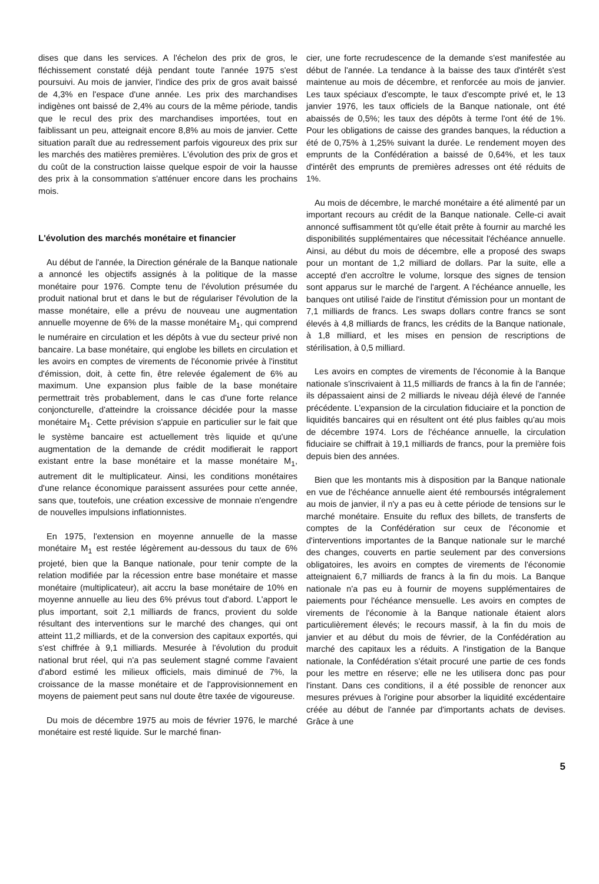dises que dans les services. A l'échelon des prix de gros, le fléchissement constaté déjà pendant toute l'année 1975 s'est poursuivi. Au mois de janvier, l'indice des prix de gros avait baissé de 4,3% en l'espace d'une année. Les prix des marchandises indigènes ont baissé de 2,4% au cours de la même période, tandis que le recul des prix des marchandises importées, tout en faiblissant un peu, atteignait encore 8,8% au mois de janvier. Cette situation paraît due au redressement parfois vigoureux des prix sur les marchés des matières premières. L'évolution des prix de gros et du coût de la construction laisse quelque espoir de voir la hausse des prix à la consommation s'atténuer encore dans les prochains mois.
L'évolution des marchés monétaire et financier
Au début de l'année, la Direction générale de la Banque nationale a annoncé les objectifs assignés à la politique de la masse monétaire pour 1976. Compte tenu de l'évolution présumée du produit national brut et dans le but de régulariser l'évolution de la masse monétaire, elle a prévu de nouveau une augmentation annuelle moyenne de 6% de la masse monétaire M<sub>1</sub>, qui comprend le numéraire en circulation et les dépôts à vue du secteur privé non bancaire. La base monétaire, qui englobe les billets en circulation et les avoirs en comptes de virements de l'économie privée à l'institut d'émission, doit, à cette fin, être relevée également de 6% au maximum. Une expansion plus faible de la base monétaire permettrait très probablement, dans le cas d'une forte relance conjoncturelle, d'atteindre la croissance décidée pour la masse monétaire M<sub>1</sub>. Cette prévision s'appuie en particulier sur le fait que le système bancaire est actuellement très liquide et qu'une augmentation de la demande de crédit modifierait le rapport existant entre la base monétaire et la masse monétaire M<sub>1</sub>, autrement dit le multiplicateur. Ainsi, les conditions monétaires d'une relance économique paraissent assurées pour cette année, sans que, toutefois, une création excessive de monnaie n'engendre de nouvelles impulsions inflationnistes.
En 1975, l'extension en moyenne annuelle de la masse monétaire M<sub>1</sub> est restée légèrement au-dessous du taux de 6% projeté, bien que la Banque nationale, pour tenir compte de la relation modifiée par la récession entre base monétaire et masse monétaire (multiplicateur), ait accru la base monétaire de 10% en moyenne annuelle au lieu des 6% prévus tout d'abord. L'apport le plus important, soit 2,1 milliards de francs, provient du solde résultant des interventions sur le marché des changes, qui ont atteint 11,2 milliards, et de la conversion des capitaux exportés, qui s'est chiffrée à 9,1 milliards. Mesurée à l'évolution du produit national brut réel, qui n'a pas seulement stagné comme l'avaient d'abord estimé les milieux officiels, mais diminué de 7%, la croissance de la masse monétaire et de l'approvisionnement en moyens de paiement peut sans nul doute être taxée de vigoureuse.
Du mois de décembre 1975 au mois de février 1976, le marché monétaire est resté liquide. Sur le marché finan-
cier, une forte recrudescence de la demande s'est manifestée au début de l'année. La tendance à la baisse des taux d'intérêt s'est maintenue au mois de décembre, et renforcée au mois de janvier. Les taux spéciaux d'escompte, le taux d'escompte privé et, le 13 janvier 1976, les taux officiels de la Banque nationale, ont été abaissés de 0,5%; les taux des dépôts à terme l'ont été de 1%. Pour les obligations de caisse des grandes banques, la réduction a été de 0,75% à 1,25% suivant la durée. Le rendement moyen des emprunts de la Confédération a baissé de 0,64%, et les taux d'intérêt des emprunts de premières adresses ont été réduits de 1%.
Au mois de décembre, le marché monétaire a été alimenté par un important recours au crédit de la Banque nationale. Celle-ci avait annoncé suffisamment tôt qu'elle était prête à fournir au marché les disponibilités supplémentaires que nécessitait l'échéance annuelle. Ainsi, au début du mois de décembre, elle a proposé des swaps pour un montant de 1,2 milliard de dollars. Par la suite, elle a accepté d'en accroître le volume, lorsque des signes de tension sont apparus sur le marché de l'argent. A l'échéance annuelle, les banques ont utilisé l'aide de l'institut d'émission pour un montant de 7,1 milliards de francs. Les swaps dollars contre francs se sont élevés à 4,8 milliards de francs, les crédits de la Banque nationale, à 1,8 milliard, et les mises en pension de rescriptions de stérilisation, à 0,5 milliard.
Les avoirs en comptes de virements de l'économie à la Banque nationale s'inscrivaient à 11,5 milliards de francs à la fin de l'année; ils dépassaient ainsi de 2 milliards le niveau déjà élevé de l'année précédente. L'expansion de la circulation fiduciaire et la ponction de liquidités bancaires qui en résultent ont été plus faibles qu'au mois de décembre 1974. Lors de l'échéance annuelle, la circulation fiduciaire se chiffrait à 19,1 milliards de francs, pour la première fois depuis bien des années.
Bien que les montants mis à disposition par la Banque nationale en vue de l'échéance annuelle aient été remboursés intégralement au mois de janvier, il n'y a pas eu à cette période de tensions sur le marché monétaire. Ensuite du reflux des billets, de transferts de comptes de la Confédération sur ceux de l'économie et d'interventions importantes de la Banque nationale sur le marché des changes, couverts en partie seulement par des conversions obligatoires, les avoirs en comptes de virements de l'économie atteignaient 6,7 milliards de francs à la fin du mois. La Banque nationale n'a pas eu à fournir de moyens supplémentaires de paiements pour l'échéance mensuelle. Les avoirs en comptes de virements de l'économie à la Banque nationale étaient alors particulièrement élevés; le recours massif, à la fin du mois de janvier et au début du mois de février, de la Confédération au marché des capitaux les a réduits. A l'instigation de la Banque nationale, la Confédération s'était procuré une partie de ces fonds pour les mettre en réserve; elle ne les utilisera donc pas pour l'instant. Dans ces conditions, il a été possible de renoncer aux mesures prévues à l'origine pour absorber la liquidité excédentaire créée au début de l'année par d'importants achats de devises. Grâce à une
5